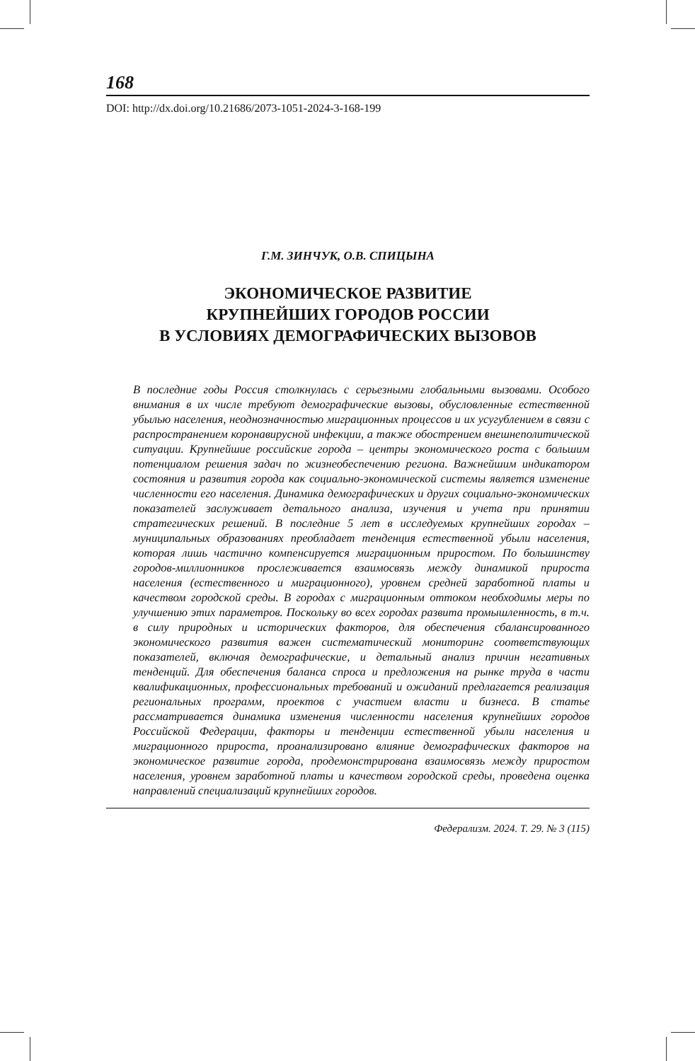168
DOI: http://dx.doi.org/10.21686/2073-1051-2024-3-168-199
Г.М. ЗИНЧУК, О.В. СПИЦЫНА
ЭКОНОМИЧЕСКОЕ РАЗВИТИЕ
КРУПНЕЙШИХ ГОРОДОВ РОССИИ
В УСЛОВИЯХ ДЕМОГРАФИЧЕСКИХ ВЫЗОВОВ
В последние годы Россия столкнулась с серьезными глобальными вызовами. Особого внимания в их числе требуют демографические вызовы, обусловленные естественной убылью населения, неоднозначностью миграционных процессов и их усугублением в связи с распространением коронавирусной инфекции, а также обострением внешнеполитической ситуации. Крупнейшие российские города – центры экономического роста с большим потенциалом решения задач по жизнеобеспечению региона. Важнейшим индикатором состояния и развития города как социально-экономической системы является изменение численности его населения. Динамика демографических и других социально-экономических показателей заслуживает детального анализа, изучения и учета при принятии стратегических решений. В последние 5 лет в исследуемых крупнейших городах – муниципальных образованиях преобладает тенденция естественной убыли населения, которая лишь частично компенсируется миграционным приростом. По большинству городов-миллионников прослеживается взаимосвязь между динамикой прироста населения (естественного и миграционного), уровнем средней заработной платы и качеством городской среды. В городах с миграционным оттоком необходимы меры по улучшению этих параметров. Поскольку во всех городах развита промышленность, в т.ч. в силу природных и исторических факторов, для обеспечения сбалансированного экономического развития важен систематический мониторинг соответствующих показателей, включая демографические, и детальный анализ причин негативных тенденций. Для обеспечения баланса спроса и предложения на рынке труда в части квалификационных, профессиональных требований и ожиданий предлагается реализация региональных программ, проектов с участием власти и бизнеса. В статье рассматривается динамика изменения численности населения крупнейших городов Российской Федерации, факторы и тенденции естественной убыли населения и миграционного прироста, проанализировано влияние демографических факторов на экономическое развитие города, продемонстрирована взаимосвязь между приростом населения, уровнем заработной платы и качеством городской среды, проведена оценка направлений специализаций крупнейших городов.
Федерализм. 2024. Т. 29. № 3 (115)